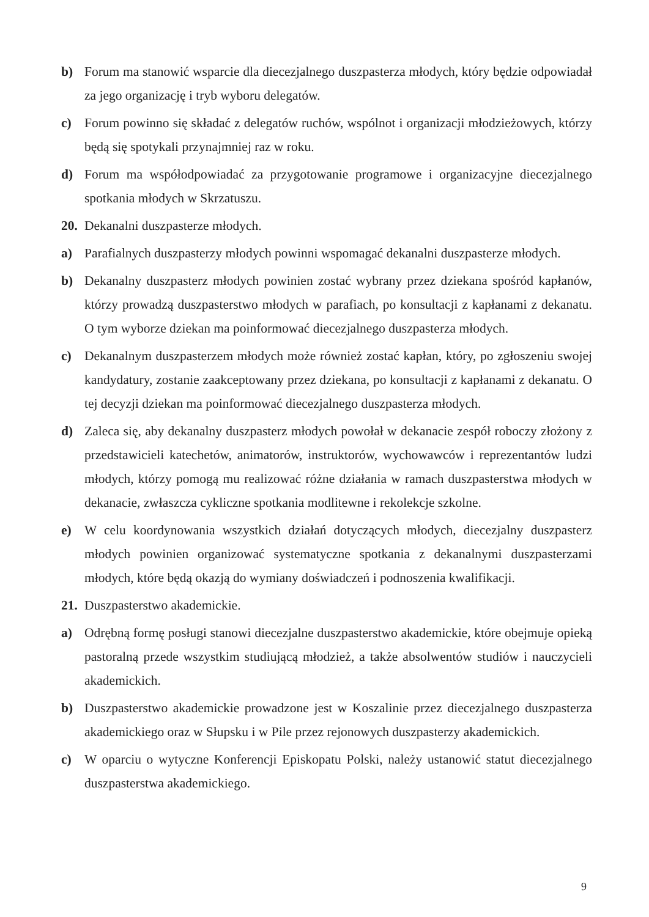b) Forum ma stanowić wsparcie dla diecezjalnego duszpasterza młodych, który będzie odpowiadał za jego organizację i tryb wyboru delegatów.
c) Forum powinno się składać z delegatów ruchów, wspólnot i organizacji młodzieżowych, którzy będą się spotykali przynajmniej raz w roku.
d) Forum ma współodpowiadać za przygotowanie programowe i organizacyjne diecezjalnego spotkania młodych w Skrzatuszu.
20. Dekanalni duszpasterze młodych.
a) Parafialnych duszpasterzy młodych powinni wspomagać dekanalni duszpasterze młodych.
b) Dekanalny duszpasterz młodych powinien zostać wybrany przez dziekana spośród kapłanów, którzy prowadzą duszpasterstwo młodych w parafiach, po konsultacji z kapłanami z dekanatu. O tym wyborze dziekan ma poinformować diecezjalnego duszpasterza młodych.
c) Dekanalnym duszpasterzem młodych może również zostać kapłan, który, po zgłoszeniu swojej kandydatury, zostanie zaakceptowany przez dziekana, po konsultacji z kapłanami z dekanatu. O tej decyzji dziekan ma poinformować diecezjalnego duszpasterza młodych.
d) Zaleca się, aby dekanalny duszpasterz młodych powołał w dekanacie zespół roboczy złożony z przedstawicieli katechetów, animatorów, instruktorów, wychowawców i reprezentantów ludzi młodych, którzy pomogą mu realizować różne działania w ramach duszpasterstwa młodych w dekanacie, zwłaszcza cykliczne spotkania modlitewne i rekolekcje szkolne.
e) W celu koordynowania wszystkich działań dotyczących młodych, diecezjalny duszpasterz młodych powinien organizować systematyczne spotkania z dekanalnymi duszpasterzami młodych, które będą okazją do wymiany doświadczeń i podnoszenia kwalifikacji.
21. Duszpasterstwo akademickie.
a) Odrębną formę posługi stanowi diecezjalne duszpasterstwo akademickie, które obejmuje opieką pastoralną przede wszystkim studiującą młodzież, a także absolwentów studiów i nauczycieli akademickich.
b) Duszpasterstwo akademickie prowadzone jest w Koszalinie przez diecezjalnego duszpasterza akademickiego oraz w Słupsku i w Pile przez rejonowych duszpasterzy akademickich.
c) W oparciu o wytyczne Konferencji Episkopatu Polski, należy ustanowić statut diecezjalnego duszpasterstwa akademickiego.
9